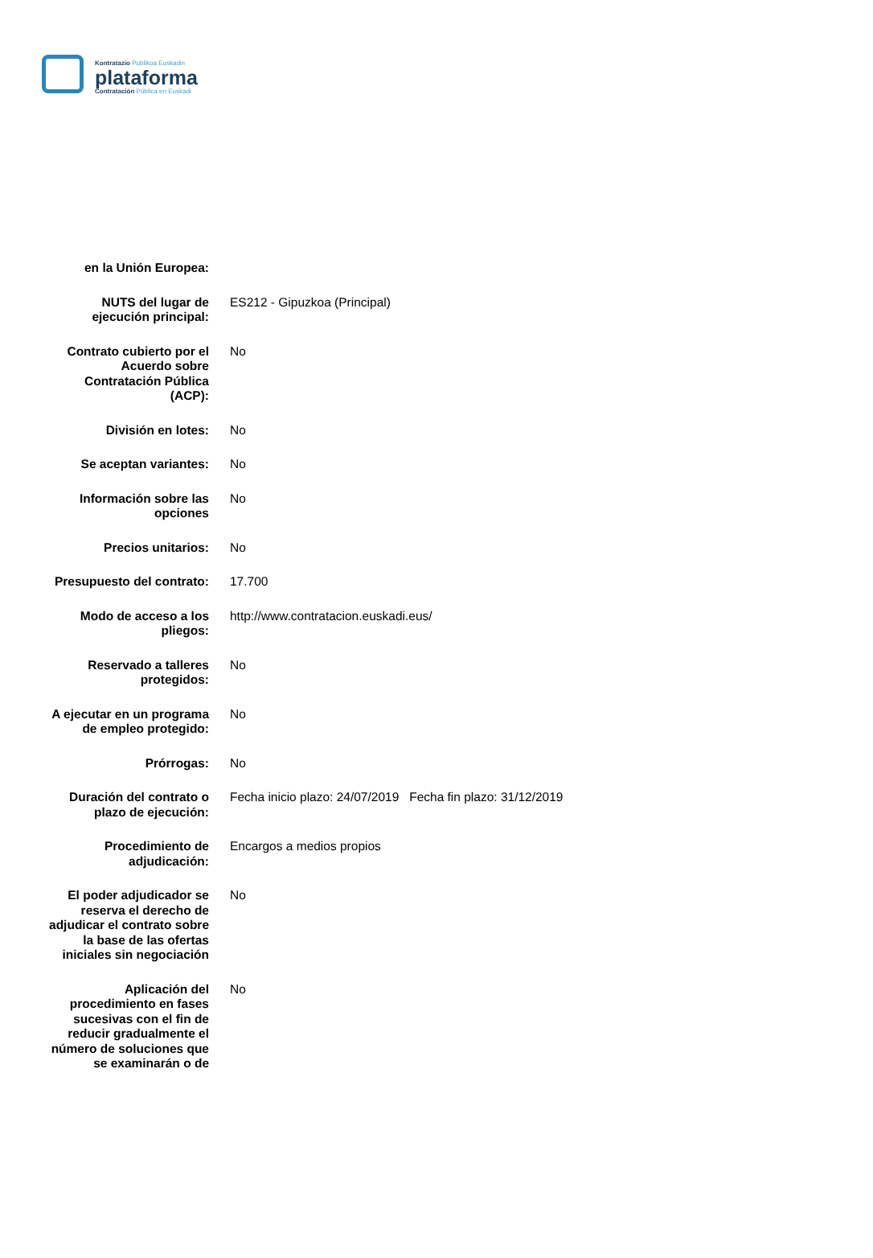Kontratazio Publikoa Euskadin
plataforma
Contratación Pública en Euskadi
| en la Unión Europea: | |
| NUTS del lugar de ejecución principal: | ES212 - Gipuzkoa (Principal) |
| Contrato cubierto por el Acuerdo sobre Contratación Pública (ACP): | No |
| División en lotes: | No |
| Se aceptan variantes: | No |
| Información sobre las opciones | No |
| Precios unitarios: | No |
| Presupuesto del contrato: | 17.700 |
| Modo de acceso a los pliegos: | http://www.contratacion.euskadi.eus/ |
| Reservado a talleres protegidos: | No |
| A ejecutar en un programa de empleo protegido: | No |
| Prórrogas: | No |
| Duración del contrato o plazo de ejecución: | Fecha inicio plazo: 24/07/2019 Fecha fin plazo: 31/12/2019 |
| Procedimiento de adjudicación: | Encargos a medios propios |
| El poder adjudicador se reserva el derecho de adjudicar el contrato sobre la base de las ofertas iniciales sin negociación | No |
| Aplicación del procedimiento en fases sucesivas con el fin de reducir gradualmente el número de soluciones que se examinarán o de | No |